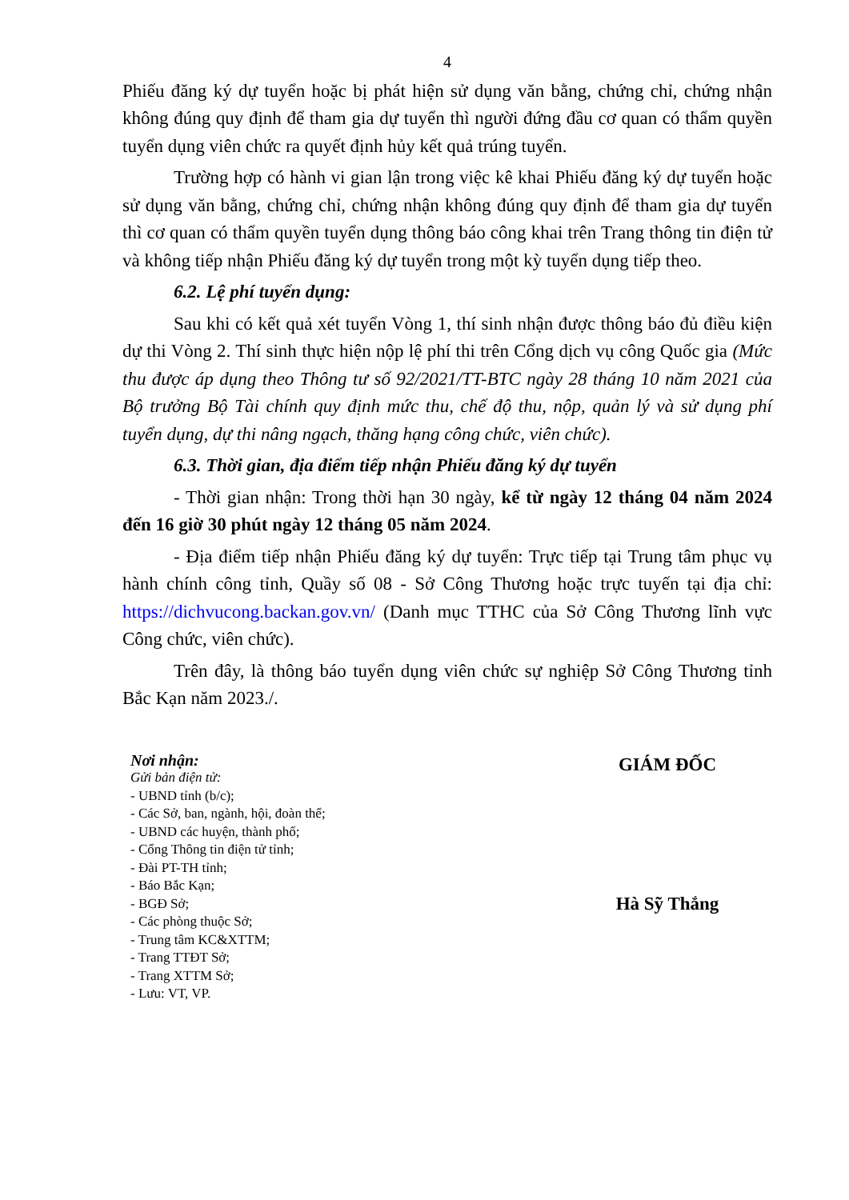4
Phiếu đăng ký dự tuyển hoặc bị phát hiện sử dụng văn bằng, chứng chỉ, chứng nhận không đúng quy định để tham gia dự tuyển thì người đứng đầu cơ quan có thẩm quyền tuyển dụng viên chức ra quyết định hủy kết quả trúng tuyển.
Trường hợp có hành vi gian lận trong việc kê khai Phiếu đăng ký dự tuyển hoặc sử dụng văn bằng, chứng chỉ, chứng nhận không đúng quy định để tham gia dự tuyển thì cơ quan có thẩm quyền tuyển dụng thông báo công khai trên Trang thông tin điện tử và không tiếp nhận Phiếu đăng ký dự tuyển trong một kỳ tuyển dụng tiếp theo.
6.2. Lệ phí tuyển dụng:
Sau khi có kết quả xét tuyển Vòng 1, thí sinh nhận được thông báo đủ điều kiện dự thi Vòng 2. Thí sinh thực hiện nộp lệ phí thi trên Cổng dịch vụ công Quốc gia (Mức thu được áp dụng theo Thông tư số 92/2021/TT-BTC ngày 28 tháng 10 năm 2021 của Bộ trưởng Bộ Tài chính quy định mức thu, chế độ thu, nộp, quản lý và sử dụng phí tuyển dụng, dự thi nâng ngạch, thăng hạng công chức, viên chức).
6.3. Thời gian, địa điểm tiếp nhận Phiếu đăng ký dự tuyển
- Thời gian nhận: Trong thời hạn 30 ngày, kể từ ngày 12 tháng 04 năm 2024 đến 16 giờ 30 phút ngày 12 tháng 05 năm 2024.
- Địa điểm tiếp nhận Phiếu đăng ký dự tuyển: Trực tiếp tại Trung tâm phục vụ hành chính công tỉnh, Quầy số 08 - Sở Công Thương hoặc trực tuyến tại địa chỉ: https://dichvucong.backan.gov.vn/ (Danh mục TTHC của Sở Công Thương lĩnh vực Công chức, viên chức).
Trên đây, là thông báo tuyển dụng viên chức sự nghiệp Sở Công Thương tỉnh Bắc Kạn năm 2023./.
Nơi nhận:
Gửi bản điện tử:
- UBND tỉnh (b/c);
- Các Sở, ban, ngành, hội, đoàn thể;
- UBND các huyện, thành phố;
- Cổng Thông tin điện tử tỉnh;
- Đài PT-TH tỉnh;
- Báo Bắc Kạn;
- BGĐ Sở;
- Các phòng thuộc Sở;
- Trung tâm KC&XTTM;
- Trang TTĐT Sở;
- Trang XTTM Sở;
- Lưu: VT, VP.
GIÁM ĐỐC
Hà Sỹ Thắng